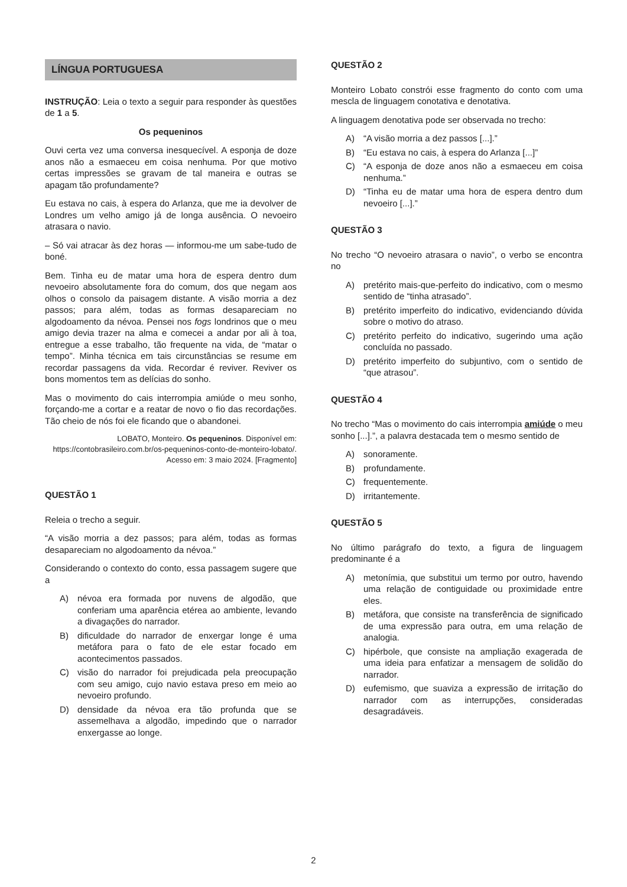LÍNGUA PORTUGUESA
INSTRUÇÃO: Leia o texto a seguir para responder às questões de 1 a 5.
Os pequeninos
Ouvi certa vez uma conversa inesquecível. A esponja de doze anos não a esmaeceu em coisa nenhuma. Por que motivo certas impressões se gravam de tal maneira e outras se apagam tão profundamente?
Eu estava no cais, à espera do Arlanza, que me ia devolver de Londres um velho amigo já de longa ausência. O nevoeiro atrasara o navio.
– Só vai atracar às dez horas — informou-me um sabe-tudo de boné.
Bem. Tinha eu de matar uma hora de espera dentro dum nevoeiro absolutamente fora do comum, dos que negam aos olhos o consolo da paisagem distante. A visão morria a dez passos; para além, todas as formas desapareciam no algodoamento da névoa. Pensei nos fogs londrinos que o meu amigo devia trazer na alma e comecei a andar por ali à toa, entregue a esse trabalho, tão frequente na vida, de “matar o tempo”. Minha técnica em tais circunstâncias se resume em recordar passagens da vida. Recordar é reviver. Reviver os bons momentos tem as delícias do sonho.
Mas o movimento do cais interrompia amiúde o meu sonho, forçando-me a cortar e a reatar de novo o fio das recordações. Tão cheio de nós foi ele ficando que o abandonei.
LOBATO, Monteiro. Os pequeninos. Disponível em: https://contobrasileiro.com.br/os-pequeninos-conto-de-monteiro-lobato/. Acesso em: 3 maio 2024. [Fragmento]
QUESTÃO 1
Releia o trecho a seguir.
“A visão morria a dez passos; para além, todas as formas desapareciam no algodoamento da névoa.”
Considerando o contexto do conto, essa passagem sugere que a
A) névoa era formada por nuvens de algodão, que conferiam uma aparência etérea ao ambiente, levando a divagações do narrador.
B) dificuldade do narrador de enxergar longe é uma metáfora para o fato de ele estar focado em acontecimentos passados.
C) visão do narrador foi prejudicada pela preocupação com seu amigo, cujo navio estava preso em meio ao nevoeiro profundo.
D) densidade da névoa era tão profunda que se assemelhava a algodão, impedindo que o narrador enxergasse ao longe.
QUESTÃO 2
Monteiro Lobato constrói esse fragmento do conto com uma mescla de linguagem conotativa e denotativa.
A linguagem denotativa pode ser observada no trecho:
A) “A visão morria a dez passos [...].”
B) “Eu estava no cais, à espera do Arlanza [...]”
C) “A esponja de doze anos não a esmaeceu em coisa nenhuma.”
D) “Tinha eu de matar uma hora de espera dentro dum nevoeiro [...].”
QUESTÃO 3
No trecho “O nevoeiro atrasara o navio”, o verbo se encontra no
A) pretérito mais-que-perfeito do indicativo, com o mesmo sentido de “tinha atrasado”.
B) pretérito imperfeito do indicativo, evidenciando dúvida sobre o motivo do atraso.
C) pretérito perfeito do indicativo, sugerindo uma ação concluída no passado.
D) pretérito imperfeito do subjuntivo, com o sentido de “que atrasou”.
QUESTÃO 4
No trecho “Mas o movimento do cais interrompia amiúde o meu sonho [...].”, a palavra destacada tem o mesmo sentido de
A) sonoramente.
B) profundamente.
C) frequentemente.
D) irritantemente.
QUESTÃO 5
No último parágrafo do texto, a figura de linguagem predominante é a
A) metonímia, que substitui um termo por outro, havendo uma relação de contiguidade ou proximidade entre eles.
B) metáfora, que consiste na transferência de significado de uma expressão para outra, em uma relação de analogia.
C) hipérbole, que consiste na ampliação exagerada de uma ideia para enfatizar a mensagem de solidão do narrador.
D) eufemismo, que suaviza a expressão de irritação do narrador com as interrupções, consideradas desagradáveis.
2